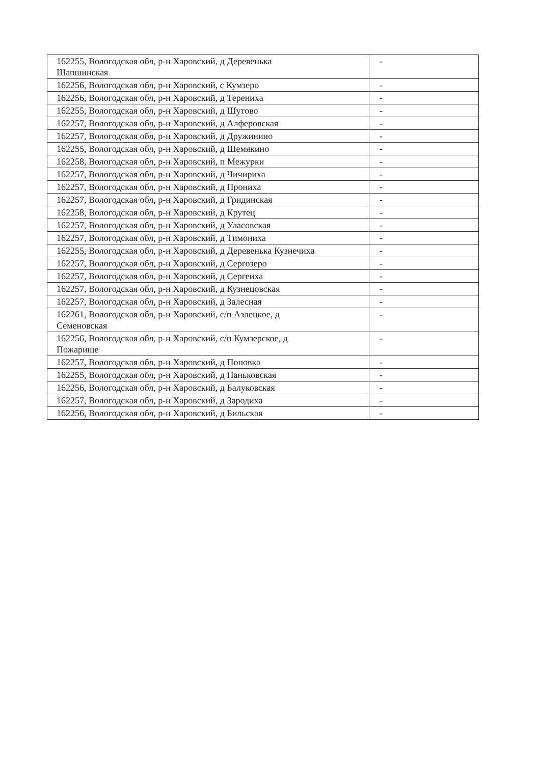| 162255, Вологодская обл, р-н Харовский, д Деревенька Шапшинская | - |
| 162256, Вологодская обл, р-н Харовский, с Кумзеро | - |
| 162256, Вологодская обл, р-н Харовский, д Терениха | - |
| 162255, Вологодская обл, р-н Харовский, д Шутово | - |
| 162257, Вологодская обл, р-н Харовский, д Алферовская | - |
| 162257, Вологодская обл, р-н Харовский, д Дружинино | - |
| 162255, Вологодская обл, р-н Харовский, д Шемякино | - |
| 162258, Вологодская обл, р-н Харовский, п Межурки | - |
| 162257, Вологодская обл, р-н Харовский, д Чичириха | - |
| 162257, Вологодская обл, р-н Харовский, д Прониха | - |
| 162257, Вологодская обл, р-н Харовский, д Гридинская | - |
| 162258, Вологодская обл, р-н Харовский, д Крутец | - |
| 162257, Вологодская обл, р-н Харовский, д Уласовская | - |
| 162257, Вологодская обл, р-н Харовский, д Тимониха | - |
| 162255, Вологодская обл, р-н Харовский, д Деревенька Кузнечиха | - |
| 162257, Вологодская обл, р-н Харовский, д Сергозеро | - |
| 162257, Вологодская обл, р-н Харовский, д Сергеиха | - |
| 162257, Вологодская обл, р-н Харовский, д Кузнецовская | - |
| 162257, Вологодская обл, р-н Харовский, д Залесная | - |
| 162261, Вологодская обл, р-н Харовский, с/п Азлецкое, д Семеновская | - |
| 162256, Вологодская обл, р-н Харовский, с/п Кумзерское, д Пожарище | - |
| 162257, Вологодская обл, р-н Харовский, д Поповка | - |
| 162255, Вологодская обл, р-н Харовский, д Паньковская | - |
| 162256, Вологодская обл, р-н Харовский, д Балуковская | - |
| 162257, Вологодская обл, р-н Харовский, д Зародиха | - |
| 162256, Вологодская обл, р-н Харовский, д Бильская | - |